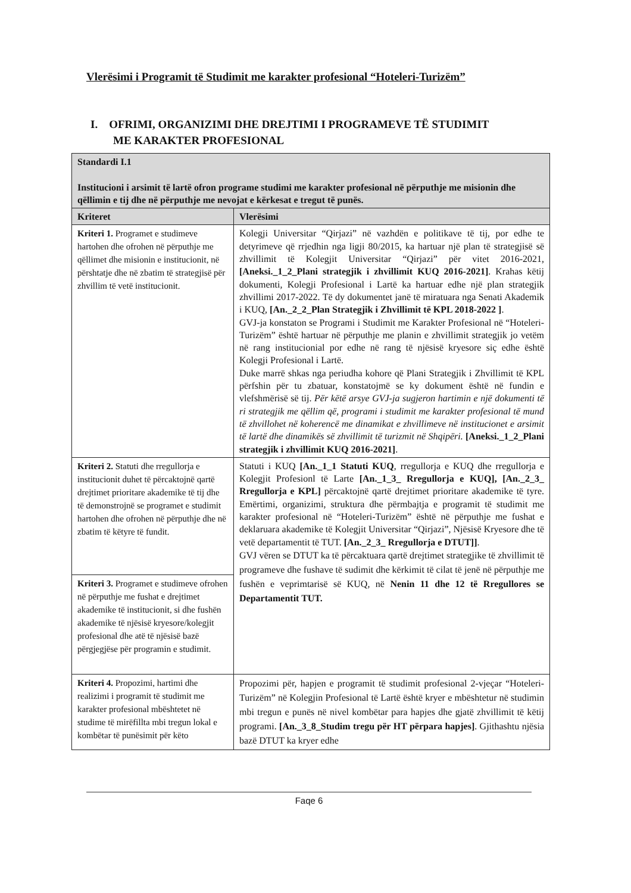Vlerësimi i Programit të Studimit me karakter profesional “Hoteleri-Turizëm”
I. OFRIMI, ORGANIZIMI DHE DREJTIMI I PROGRAMEVE TË STUDIMIT
ME KARAKTER PROFESIONAL
| Standardi I.1 Institucioni i arsimit të lartë ofron programe studimi me karakter profesional në përputhje me misionin dhe qëllimin e tij dhe në përputhje me nevojat e kërkesat e tregut të punës. | |
| --- | --- |
| Kriteret | Vlerësimi |
| Kriteri 1. Programet e studimeve hartohen dhe ofrohen në përputhje me qëllimet dhe misionin e institucionit, në përshtatje dhe në zbatim të strategjisë për zhvillim të vetë institucionit. | Kolegji Universitar “Qirjazi” në vazhdën e politikave të tij, por edhe te detyrimeve që rrjedhin nga ligji 80/2015, ka hartuar një plan të strategjisë së zhvillimit të Kolegjit Universitar “Qirjazi” për vitet 2016-2021, [Aneksi._1_2_Plani strategjik i zhvillimit KUQ 2016-2021] . Krahas këtij dokumenti, Kolegji Profesional i Lartë ka hartuar edhe një plan strategjik zhvillimi 2017-2022. Të dy dokumentet janë të miratuara nga Senati Akademik i KUQ, [An._2_2_Plan Strategjik i Zhvillimit të KPL 2018-2022 ] . GVJ-ja konstaton se Programi i Studimit me Karakter Profesional në “Hoteleri-Turizëm” është hartuar në përputhje me planin e zhvillimit strategjik jo vetëm në rang institucionial por edhe në rang të njësisë kryesore siç edhe është Kolegji Profesional i Lartë. Duke marrë shkas nga periudha kohore që Plani Strategjik i Zhvillimit të KPL përfshin për tu zbatuar, konstatojmë se ky dokument është në fundin e vlefshmërisë së tij. Për këtë arsye GVJ-ja sugjeron hartimin e një dokumenti të ri strategjik me qëllim që, programi i studimit me karakter profesional të mund të zhvillohet në koherencë me dinamikat e zhvillimeve në institucionet e arsimit të lartë dhe dinamikës së zhvillimit të turizmit në Shqipëri. [Aneksi._1_2_Plani strategjik i zhvillimit KUQ 2016-2021] . |
| Kriteri 2. Statuti dhe rregullorja e institucionit duhet të përcaktojnë qartë drejtimet prioritare akademike të tij dhe të demonstrojnë se programet e studimit hartohen dhe ofrohen në përputhje dhe në zbatim të këtyre të fundit. | Statuti i KUQ [An._1_1 Statuti KUQ , rregullorja e KUQ dhe rregullorja e Kolegjit Profesionl të Larte [An._1_3_ Rregullorja e KUQ], [An._2_3_ Rregullorja e KPL] përcaktojnë qartë drejtimet prioritare akademike të tyre. Emërtimi, organizimi, struktura dhe përmbajtja e programit të studimit me karakter profesional në “Hoteleri-Turizëm” është në përputhje me fushat e deklaruara akademike të Kolegjit Universitar “Qirjazi”, Njësisë Kryesore dhe të vetë departamentit të TUT. [An._2_3_ Rregullorja e DTUT]] . GVJ vëren se DTUT ka të përcaktuara qartë drejtimet strategjike të zhvillimit të programeve dhe fushave të sudimit dhe kërkimit të cilat të jenë në përputhje me fushën e veprimtarisë së KUQ, në Nenin 11 dhe 12 të Rregullores se Departamentit TUT. |
| Kriteri 3. Programet e studimeve ofrohen në përputhje me fushat e drejtimet akademike të institucionit, si dhe fushën akademike të njësisë kryesore/kolegjit profesional dhe atë të njësisë bazë përgjegjëse për programin e studimit. | |
| Kriteri 4. Propozimi, hartimi dhe realizimi i programit të studimit me karakter profesional mbështetet në studime të mirëfillta mbi tregun lokal e kombëtar të punësimit për këto | Propozimi për, hapjen e programit të studimit profesional 2-vjeçar “Hoteleri-Turizëm” në Kolegjin Profesional të Lartë është kryer e mbështetur në studimin mbi tregun e punës në nivel kombëtar para hapjes dhe gjatë zhvillimit të këtij programi. [An._3_8_Studim tregu për HT përpara hapjes] . Gjithashtu njësia bazë DTUT ka kryer edhe |
Faqe 6